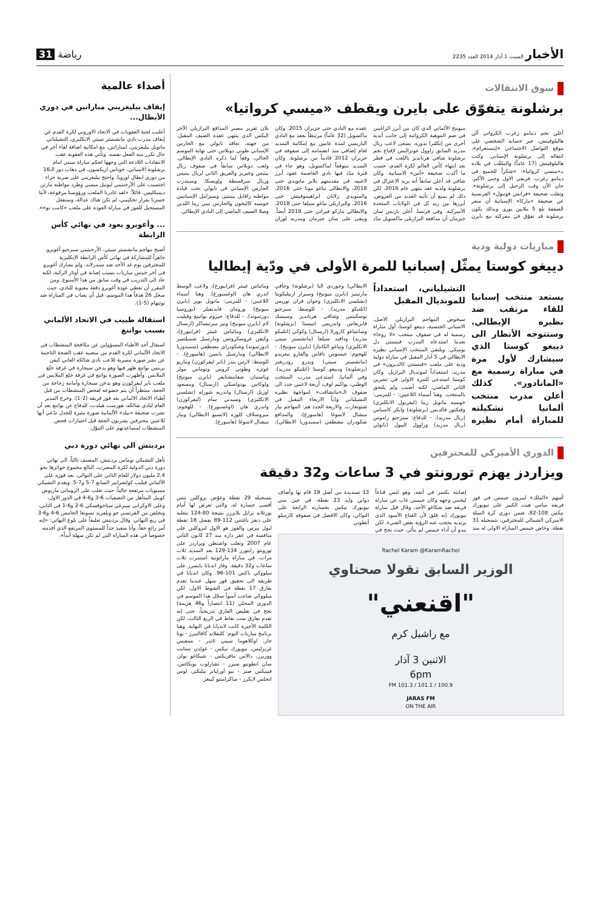الأخبار السبت 1 آذار 2014 العدد 2235
رياضة 31
سوق الانتقالات
برشلونة يتفوّق على بايرن ويقطف «ميسي كرواتيا»
أعلن نجم دينامو زغرب الكرواتي ألن هاليلوفيتش، عبر حسابه الشخصي على موقع التواصل الاجتماعي «إينستغرام»، انتقاله إلى برشلونة الإسباني. وكتب هاليلوفيتش (17 عاماً) والملقّب في بلاده بـ«ميسي كرواتيا»: «شكراً للجميع في دينامو زغرب. فريقي الاول وحبي الأكبر. حان الآن وقت الرحيل إلى برشلونة». ونقلت صحيفة «فرانس فوتبول» الفرنسية عن صحيفة «ماركا» الإسبانية أن سعر الصفقة بلغ 5 ملايين يورو. وبذلك يكون برشلونة قد تفوّق في معركته مع بايرن ميونيخ الألماني الذي كان من أبرز الراغبين في ضم الموهبة الكرواتية إلى جانب أندية أخرى من إنكلترا بدوره، يسعى لاعب ريال مدريد السابق راوول غونزاليس لإقناع نجم برشلونة شافي هرنانديز باللعب في قطر بعد انتهاء كأس العالم لكرة القدم، حسب ما أكدت صحيفة «آس» الاسبانية. وكان شافي قد أعلن سابقاً أنه يريد الاعتزال في برشلونة ولديه عقد ينتهي عام 2016، لكن ذلك لم يمنع أن تأتيه العديد من العروض، أبرزها من ريد بُل في الولايات المتحدة الأميركية. وفي فرنسا، أعلن باريس سان جيرمان أن مدافعه البرازيلي ماكسويل مدّد عقده مع النادي حتى حزيران 2015. وكان ماكسويل (32 عاماً) مرتبطاً بعقد مع النادي الباريسي لمدة عامين مع إمكانية التمديد لعام إضافي منذ انضمامه إلى صفوفه في حزيران 2012 قادماً من برشلونة. وكان التمديد متوقعاً لماكسويل، وهو جاء في فترة مدّد فيها نادي العاصمة عقود أبرز لاعبيه، في مقدمتهم بلايز ماتويدي حتى 2018، والايطالي تياغو موتا حتى 2016، والسويدي زلاتان ابراهيموفيتش حتى 2016، والبرازيلي تياغو سيلفا حتى 2018، والايطالي ماركو فيراتي حتى 2018 أيضاً. ويبقى على سان جيرمان ومدربه لوران بلان تقرير مصير المدافع البرازيلي الآخر اليكس الذي ينتهي عقده الصيف المقبل. من جهته، تعاقد نابولي مع الحارس الإسباني طوني دوبلاس حتى نهاية الموسم الحالي، وفقاً لما ذكره النادي الإيطالي. ولعب دوبلاس سابقاً في صفوف ريال بيتيس وخيريز والفريق الثاني لريال بيتيس وريال سرقسطة وإويسكا. وسيتدرب الحارس الإسباني في نابولي تحت قيادة مواطنه رافايل بينيتيز، وسيزامل الإسبانيين خوسيه كاليخون والحارس بيبي رينا اللذين وصلا الصيف الماضي إلى النادي الإيطالي.
مباريات دولية ودية
دييغو كوستا يمثّل إسبانيا للمرة الأولى في ودّية إيطاليا
يستعد منتخب إسبانيا للقاء مرتقب ضد نظيره الإيطالي. وستتوجه الأنظار الى دييغو كوستا الذي سيشارك لأول مرة في مباراة رسمية مع «الماتادور». كذلك أعلن مدرب منتخب ألمانيا تشكيلته للمباراة أمام نظيره التشيلياني، استعداداً للمونديال المقبل
سيخوض المهاجم البرازيلي الاصل، الاسباني الجنسية، دييغو كوستا، أول مباراة رسمية له في صفوف منتخب «لا روخا» بعدما استدعاه المدرب فيسنتي دل بوسكي. ويلتقي المنتخب الإسباني نظيره الايطالي في 5 آذار المقبل في مباراة دولية ودية على ملعب «فيسنتي كالديرون» في مدريد، استعداداً لمونديال البرازيل. وكان كوستا استدعي للمرة الاولى في تشرين الثاني الماضي، لكنه أصيب ولم يلتحق بالمنتخب. وهنا أسماء اللاعبين: - للمرمى: خوسيه مانويل رينا (ليفربول الانكليزي) وفيكتور فالديس (برشلونة) وايكر كاسياس (ريال مدريد). - للدفاع: سيرجيو راموس (ريال مدريد) وراوول البيول (نابولي الايطالي) وجوردي البا (برشلونة) وخافي مارتينيز (بايرن ميونيخ) وسيزار ازبيليكويتا (تشلسي الانكليزي) وخوان فران توريس (اتلتيكو مدريد). - للوسط: سيرجيو بوسكيتس وشافي هرنانديز وسيسك فابريغاس واندريس انييستا (برشلونة) وسانتياغو كازورلا (ارسنال) وكوكي (اتلتيكو مدريد) ودافيد سيلفا (مانشستر سيتي الانكليزي) وتياغو الكانتارا (بايرن ميونيخ). - للهجوم: خيسوس نافاس والفارو نيغريدو (مانشستر سيتي) وبدرو رودريغيز (برشلونة) ودييغو كوستا (اتلتيكو مدريد). وفي ألمانيا، استدعى مدرب المنتخب الوطني، يواكيم لوف، أربعة لاعبين جدد الى صفوف الـ«مانشافت» لمواجهة نظيره التشيلياني ودّياً الاربعاء المقبل في شتوتغارت. والاربعة الجدد هم: المهاجم بيار ميشال لاسوغا (هامبورغ)، والمدافع شكودران مصطفي (سمبدوريا الايطالي)، وماتياس غينتر (فرايبورغ)، ولاعب الوسط اندري هان (اوغسبورغ). وهنا أسماء اللاعبين: - للمرمى: مانويل نوير (بايرن ميونيخ) ورومان فايدنفيلر (بوروسيا دورتموند). - للدفاع: جيروم بواتينغ وفيليب لام (بايرن ميونيخ) وبير ميرتيساكر (ارسنال الانكليزي) وماتياس غينتر (فرايبورغ)، وكيفن غروسكروتس ومارسيل شميلتسر (دورتموند) وشكودراي مصطفي (سمبدوريا الايطالي) ومارسيل يانسن (هامبورغ). - للوسط: لارس بندر (باير ليفركوزن) وماريو غوتزه وطوني كروس وتوماس مولر وباستيان شفاينشتايغر (بايرن ميونيخ) ولوكاس بودولسكي (ارسنال) ومسعود اوزيل (ارسنال) واندريه شورله (تشلسي الانكليزي) وسيدني سام (ليفركوزن) واندري هان (اوغسبورغ). - للهجوم: ميروسلاف كلوزه (لاتسيو الايطالي) وبيار ميشال لاسوغا (هامبورغ).
الدوري الأميركي للمحترفين
ويزاردز يهزم تورونتو في 3 ساعات و32 دقيقة
أسهم «الملك» ليبرون جيمس في فوز فريقه ميامي هيت الكبير على نيويورك نيكس 108-82، ضمن دوري كرة السلة الاميركي الشمالي للمحترفين، بتسجيله 31 نقطة. وخاض جيمس المباراة الاولى له منذ إصابته بكسر في أنفه، وهو لبس قناعاً ليحمي وجهه وكان جيمس غاب عن مباراة فريقه ضد شكاغو الأحد، وقال قبل مباراة نيويورك إنه قلق لأن القناع الأسود الذي يرتديه يحجب عنه الرؤية بعض الشيء. لكن يبدو أن أداء جيمس لم يتأثر، حيث نجح في 13 تسديدة من أصل 19 قام بها وأضاف دواين وايد 23 نقطة، في حين مني نيويورك نيكس بخسارته الرابعة على التوالي، وكان الافضل في صفوفه كارميلو أنطوني
Rachel Karam @KaramRachel
الوزير السابق نقولا صحناوي
"اقنعني"
مع راشيل كرم
الاثنين 3 آذار
6pm
100.9 / 101.1 / 101.3 FM
JARAS FM
ON THE AIR
بتسجيله 29 نقطة وعوّض بروكلين نتس أقسى خسارة له، والتي تعرض لها أمام بورتلاند ترايل بلايزرز بنتيجة 80-124 بتغلبه على دنفر ناغتس 112-89 بفضل 18 نقطة لبول بيرس والفوز هو الاول لبروكلين على منافسه في عقر داره منذ 27 كانون الثاني عام 2007 وتغلب واشنطن ويزاردز على تورونتو رابتورز 134-129 بعد التمديد ثلاث مرات، في مباراة ماراتونية استمرت ثلاث ساعات و32 دقيقة. وفاز انديانا بايسرز على ميلووكي باكس 101-96. وكان انديانا في طريقه الى تحقيق فوز سهل عندما تقدم بفارق 17 نقطة في الشوط الاول، لكن ميلووكي صاحب أسوأ سجّل هذا الموسم في الدوري المحلي (11 انتصاراً و46 هزيمة) نجح في تقليص الفارق تدريجياً، حتى إنه تقدم بفارق ست نقاط في الربع الثالث، لكن الكلمة الأخيرة كانت لانديانا في النهاية. وهنا برنامج مباريات اليوم: كليفلاند كافالييرز - يوتا جاز، اوكلاهوما سيتي ثاندر - ممفيس غريزليس، نيويورك نيكس - غولدن ستايت ووريرز، دالاس مافريكس - شيكاغو بولز، سان انطونيو سبرز - تشارلوت بوبكاتس، فينيكس صنز - نيو اورليانز بيليكنز، لوس انجلس لايكرز - ساكرامنتو كينغز.
أصداء عالمية
إيقاف بيليغريني مباراتين في دوري الأبطال...
أعلنت لجنة العقوبات في الاتحاد الاوروبي لكرة القدم عن إيقاف مدرب نادي مانشستر سيتي الانكليزي، التشيلياني مانويل بيليغريني، لمباراتين، مع امكانية اضافة لقاء آخر في حال تكرر منه الفعل نفسه. وتأتي هذه العقوبة عقب الانتقادات اللاذعة التي وجهها لحكم مباراة سيتي امام برشلونة الاسباني، جوناس اريكسون، في ذهاب دور الـ16 من دوري ابطال اوروبا. واحتج بيليغريني على ضربة جزاء احتسبت على الأرجنتيني ليونيل ميسي وطرد مواطنه مارتن ديميكليس، قائلاً: «لقد غادرنا الملعب ورؤوسنا مرفوعة، لأننا خسرنا بقرار تحكيمي، لم تكن هناك عدالة، وسنفعل المستحيل للفوز في مباراة العودة على ملعب «كامب نو»».
... وأغويرو يعود في نهائي كأس الرابطة
أصبح مهاجم مانشستر سيتي، الأرجنتيني سيرجيو أغويرو، جاهزاً للمشاركة في نهائي كأس الرابطة الإنكليزية للمحترفين يوم غد الأحد ضد سندرلاند. ولم يشارك أغويرو في آخر خمس مباريات بسبب إصابة في أوتار الركبة، لكنه عاد الى التدريب في وقت سابق من هذا الأسبوع. ومن المقرر أن تعطي عودة أغويرو دفعة معنوية للنادي، حيث سجل 26 هدفاً هذا الموسم، قبل أن يصاب في المباراة ضد توتنهام (5-1).
استقالة طبيب في الاتحاد الألماني بسبب بواتنغ
استقال أحد الأطباء المسؤولين عن مكافحة المنشطات في الاتحاد الألماني لكرة القدم من منصبه عقب الضجة الناجمة عن نشر صورة مسربة للاعب نادي شالكه الغاني كيفن برينس بواتنغ ظهر فيها وهو يدخن سيجارة في غرفة خلع الملابس. وأظهرت الصورة بواتنغ في غرفة خلع الملابس في ملعب باير ليفركوزن وهو يدخن سيجارة وأمامه زجاجة من الجعة، منتظراً أن يتم خضوعه لفحص المنشطات من قبل أطباء الاتحاد الالماني بعد فوز فريقه (2-1). وخرج المدير العام لنادي شالكه، هورست هيلدت، للدفاع عن بواتنغ بعد أن نشرت صحيفة «بيلد» الألمانية صورة مثيرة للجدل تدّعي أنها للاعبين محترفين يشربون الجعة قبل اختبارات فحص المنشطات لمساعدتهم على التبوّل.
برديتش الى نهائي دورة دبي
تأهل التشيكي توماس برديتش، المصنف ثالثاً، الى نهائي دورة دبي الدولية لكرة المضرب، البالغ مجموع جوائزها نحو 2,4 مليون دولار للعام الثاني على التوالي، بعد فوزه على الألماني فيليب كولشرايبر السابع 7-5 و7-5. ويقدم التشيكي مستويات مرتفعة حالياً، حيث تغلب على الروماني ماريوش كوبيل المتأهل من التصفيات 6-3 و6-4 في الدور الاول، وعلى الاوكراني سيرغي ستاخوفسكي 6-2 و6-1 في الثاني، وتخلص من الفرنسي جو ويلفريد تسونغا الخامس 6-4 و6-3 في ربع النهائي. وقال برديتش تعليقاً على بلوغ النهائي: «إنه أمر رائع حقاً، وأنا سعيد جداً للمستوى المرتفع الذي أقدمه، خصوصاً في هذه المباراة التي لم تكن سهلة أبداً».